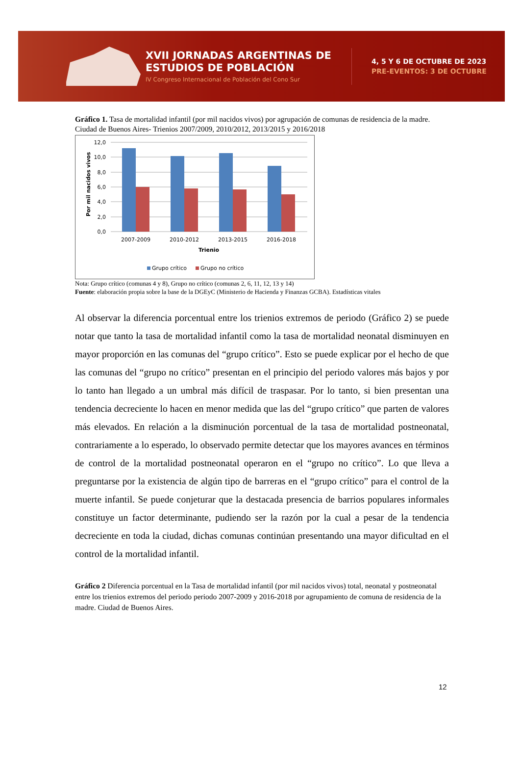XVII JORNADAS ARGENTINAS DE ESTUDIOS DE POBLACIÓN
IV Congreso Internacional de Población del Cono Sur
4, 5 Y 6 DE OCTUBRE DE 2023
PRE-EVENTOS: 3 DE OCTUBRE
Gráfico 1. Tasa de mortalidad infantil (por mil nacidos vivos) por agrupación de comunas de residencia de la madre. Ciudad de Buenos Aires- Trienios 2007/2009, 2010/2012, 2013/2015 y 2016/2018
12,0
10,0
8,0
6,0
4,0
2,0
0,0
Por mil nacidos vivos
2007-2009
2010-2012
2013-2015
2016-2018
Trienio
Grupo crítico
Grupo no crítico
Nota: Grupo crítico (comunas 4 y 8), Grupo no crítico (comunas 2, 6, 11, 12, 13 y 14)
Fuente: elaboración propia sobre la base de la DGEyC (Ministerio de Hacienda y Finanzas GCBA). Estadísticas vitales
Al observar la diferencia porcentual entre los trienios extremos de periodo (Gráfico 2) se puede notar que tanto la tasa de mortalidad infantil como la tasa de mortalidad neonatal disminuyen en mayor proporción en las comunas del “grupo crítico”. Esto se puede explicar por el hecho de que las comunas del “grupo no crítico” presentan en el principio del periodo valores más bajos y por lo tanto han llegado a un umbral más difícil de traspasar. Por lo tanto, si bien presentan una tendencia decreciente lo hacen en menor medida que las del “grupo crítico” que parten de valores más elevados. En relación a la disminución porcentual de la tasa de mortalidad postneonatal, contrariamente a lo esperado, lo observado permite detectar que los mayores avances en términos de control de la mortalidad postneonatal operaron en el “grupo no crítico”. Lo que lleva a preguntarse por la existencia de algún tipo de barreras en el “grupo crítico” para el control de la muerte infantil. Se puede conjeturar que la destacada presencia de barrios populares informales constituye un factor determinante, pudiendo ser la razón por la cual a pesar de la tendencia decreciente en toda la ciudad, dichas comunas continúan presentando una mayor dificultad en el control de la mortalidad infantil.
Gráfico 2 Diferencia porcentual en la Tasa de mortalidad infantil (por mil nacidos vivos) total, neonatal y postneonatal entre los trienios extremos del periodo periodo 2007-2009 y 2016-2018 por agrupamiento de comuna de residencia de la madre. Ciudad de Buenos Aires.
12